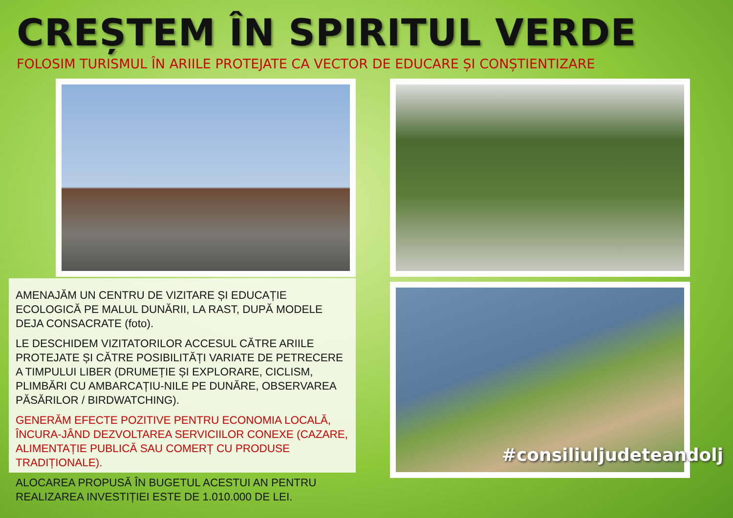CREȘTEM ÎN SPIRITUL VERDE
FOLOSIM TURISMUL ÎN ARIILE PROTEJATE CA VECTOR DE EDUCARE ȘI CONȘTIENTIZARE
AMENAJĂM UN CENTRU DE VIZITARE ȘI EDUCAȚIE ECOLOGICĂ PE MALUL DUNĂRII, LA RAST, DUPĂ MODELE DEJA CONSACRATE (foto).
LE DESCHIDEM VIZITATORILOR ACCESUL CĂTRE ARIILE PROTEJATE ȘI CĂTRE POSIBILITĂȚI VARIATE DE PETRECERE A TIMPULUI LIBER (DRUMEȚIE ȘI EXPLORARE, CICLISM, PLIMBĂRI CU AMBARCAȚIU-NILE PE DUNĂRE, OBSERVAREA PĂSĂRILOR / BIRDWATCHING).
GENERĂM EFECTE POZITIVE PENTRU ECONOMIA LOCALĂ, ÎNCURA-JÂND DEZVOLTAREA SERVICIILOR CONEXE (CAZARE, ALIMENTAȚIE PUBLICĂ SAU COMERȚ CU PRODUSE TRADIȚIONALE).
ALOCAREA PROPUSĂ ÎN BUGETUL ACESTUI AN PENTRU REALIZAREA INVESTIȚIEI ESTE DE 1.010.000 DE LEI.
#consiliuljudeteandolj